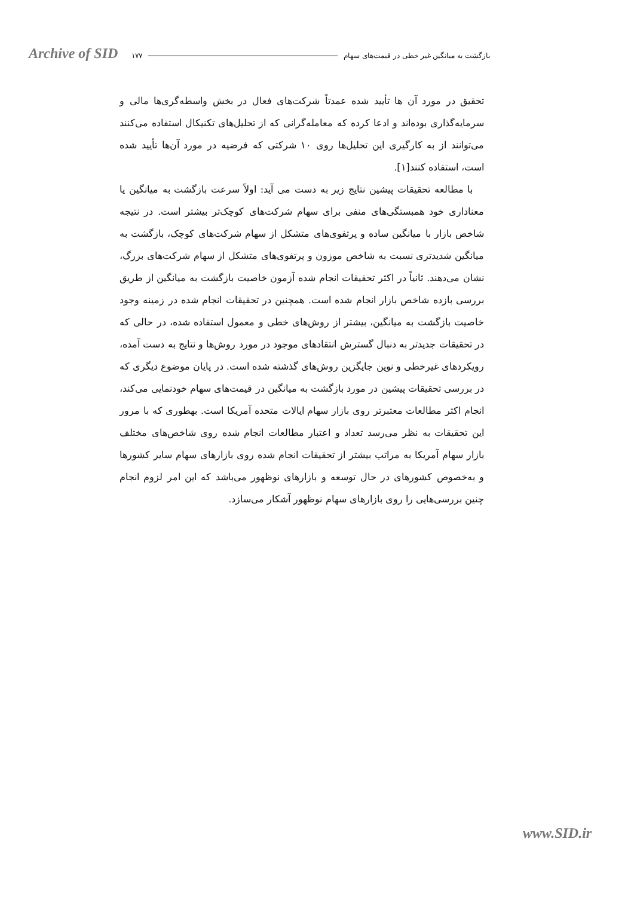Archive of SID بازگشت به میانگین غیر خطی در قیمت‌های سهام ۱۷۷
تحقیق در مورد آن ها تأیید شده عمدتاً شرکت‌های فعال در بخش واسطه‌گری‌ها مالی و سرمایه‌گذاری بوده‌اند و ادعا کرده که معامله‌گرانی که از تحلیل‌های تکنیکال استفاده می‌کنند می‌توانند از به کارگیری این تحلیل‌ها روی ۱۰ شرکتی که فرضیه در مورد آن‌ها تأیید شده است، استفاده کنند[۱].
با مطالعه تحقیقات پیشین نتایج زیر به دست می آید: اولاً سرعت بازگشت به میانگین یا معناداری خود همبستگی‌های منفی برای سهام شرکت‌های کوچک‌تر بیشتر است. در نتیجه شاخص بازار با میانگین ساده و پرتفوی‌های متشکل از سهام شرکت‌های کوچک، بازگشت به میانگین شدیدتری نسبت به شاخص موزون و پرتفوی‌های متشکل از سهام شرکت‌های بزرگ، نشان می‌دهند. ثانیاً در اکثر تحقیقات انجام شده آزمون خاصیت بازگشت به میانگین از طریق بررسی بازده شاخص بازار انجام شده است. همچنین در تحقیقات انجام شده در زمینه وجود خاصیت بازگشت به میانگین، بیشتر از روش‌های خطی و معمول استفاده شده، در حالی که در تحقیقات جدیدتر به دنبال گسترش انتقادهای موجود در مورد روش‌ها و نتایج به دست آمده، رویکردهای غیرخطی و نوین جایگزین روش‌های گذشته شده است. در پایان موضوع دیگری که در بررسی تحقیقات پیشین در مورد بازگشت به میانگین در قیمت‌های سهام خودنمایی می‌کند، انجام اکثر مطالعات معتبرتر روی بازار سهام ایالات متحده آمریکا است. بهطوری که با مرور این تحقیقات به نظر می‌رسد تعداد و اعتبار مطالعات انجام شده روی شاخص‌های مختلف بازار سهام آمریکا به مراتب بیشتر از تحقیقات انجام شده روی بازارهای سهام سایر کشورها و به‌خصوص کشورهای در حال توسعه و بازارهای نوظهور می‌باشد که این امر لزوم انجام چنین بررسی‌هایی را روی بازارهای سهام نوظهور آشکار می‌سازد.
www.SID.ir